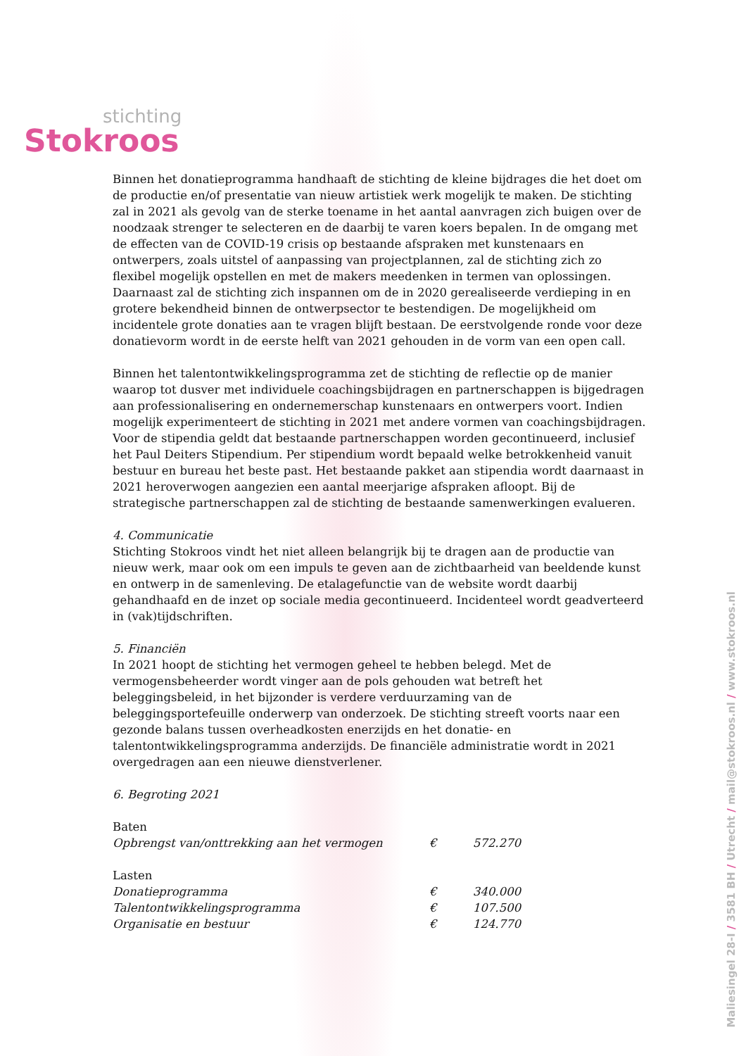stichting
Stokroos
Binnen het donatieprogramma handhaaft de stichting de kleine bijdrages die het doet om de productie en/of presentatie van nieuw artistiek werk mogelijk te maken. De stichting zal in 2021 als gevolg van de sterke toename in het aantal aanvragen zich buigen over de noodzaak strenger te selecteren en de daarbij te varen koers bepalen. In de omgang met de effecten van de COVID-19 crisis op bestaande afspraken met kunstenaars en ontwerpers, zoals uitstel of aanpassing van projectplannen, zal de stichting zich zo flexibel mogelijk opstellen en met de makers meedenken in termen van oplossingen. Daarnaast zal de stichting zich inspannen om de in 2020 gerealiseerde verdieping in en grotere bekendheid binnen de ontwerpsector te bestendigen. De mogelijkheid om incidentele grote donaties aan te vragen blijft bestaan. De eerstvolgende ronde voor deze donatievorm wordt in de eerste helft van 2021 gehouden in de vorm van een open call.
Binnen het talentontwikkelingsprogramma zet de stichting de reflectie op de manier waarop tot dusver met individuele coachingsbijdragen en partnerschappen is bijgedragen aan professionalisering en ondernemerschap kunstenaars en ontwerpers voort. Indien mogelijk experimenteert de stichting in 2021 met andere vormen van coachingsbijdragen. Voor de stipendia geldt dat bestaande partnerschappen worden gecontinueerd, inclusief het Paul Deiters Stipendium. Per stipendium wordt bepaald welke betrokkenheid vanuit bestuur en bureau het beste past. Het bestaande pakket aan stipendia wordt daarnaast in 2021 heroverwogen aangezien een aantal meerjarige afspraken afloopt. Bij de strategische partnerschappen zal de stichting de bestaande samenwerkingen evalueren.
4. Communicatie
Stichting Stokroos vindt het niet alleen belangrijk bij te dragen aan de productie van nieuw werk, maar ook om een impuls te geven aan de zichtbaarheid van beeldende kunst en ontwerp in de samenleving. De etalagefunctie van de website wordt daarbij gehandhaafd en de inzet op sociale media gecontinueerd. Incidenteel wordt geadverteerd in (vak)tijdschriften.
5. Financiën
In 2021 hoopt de stichting het vermogen geheel te hebben belegd. Met de vermogensbeheerder wordt vinger aan de pols gehouden wat betreft het beleggingsbeleid, in het bijzonder is verdere verduurzaming van de beleggingsportefeuille onderwerp van onderzoek. De stichting streeft voorts naar een gezonde balans tussen overheadkosten enerzijds en het donatie- en talentontwikkelingsprogramma anderzijds. De financiële administratie wordt in 2021 overgedragen aan een nieuwe dienstverlener.
6. Begroting 2021
| Baten | | |
| Opbrengst van/onttrekking aan het vermogen | € | 572.270 |
| Lasten | | |
| Donatieprogramma | € | 340.000 |
| Talentontwikkelingsprogramma | € | 107.500 |
| Organisatie en bestuur | € | 124.770 |
Maliesingel 28-I / 3581 BH / Utrecht / mail@stokroos.nl / www.stokroos.nl